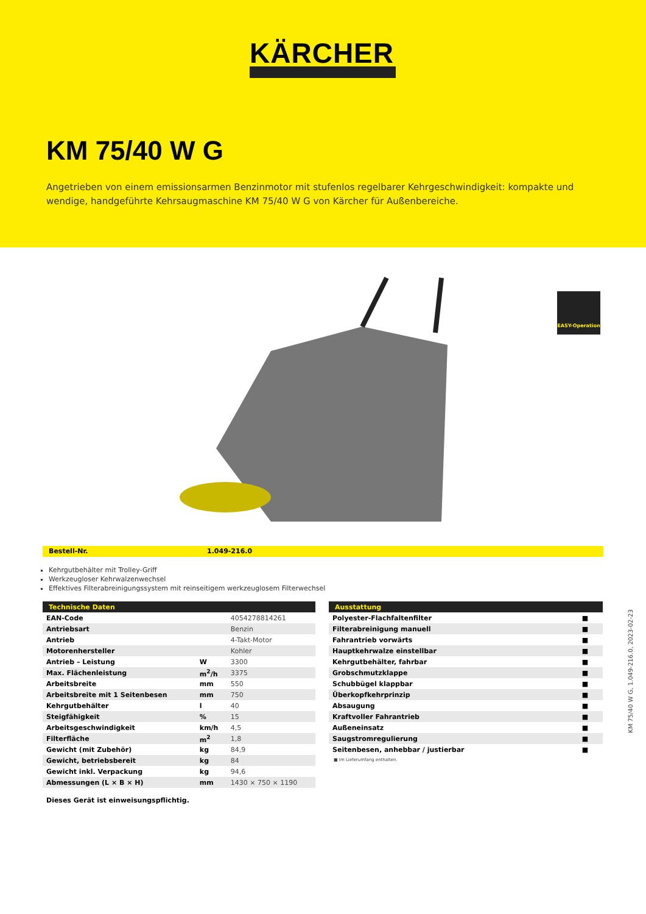KÄRCHER
KM 75/40 W G
Angetrieben von einem emissionsarmen Benzinmotor mit stufenlos regelbarer Kehrgeschwindigkeit: kompakte und wendige, handgeführte Kehrsaugmaschine KM 75/40 W G von Kärcher für Außenbereiche.
EASY-Operation
Bestell-Nr. 1.049-216.0
Kehrgutbehälter mit Trolley-Griff
Werkzeugloser Kehrwalzenwechsel
Effektives Filterabreinigungssystem mit reinseitigem werkzeuglosem Filterwechsel
| Technische Daten | | |
| --- | --- | --- |
| EAN-Code | | 4054278814261 |
| Antriebsart | | Benzin |
| Antrieb | | 4-Takt-Motor |
| Motorenhersteller | | Kohler |
| Antrieb – Leistung | W | 3300 |
| Max. Flächenleistung | m<sup>2</sup>/h | 3375 |
| Arbeitsbreite | mm | 550 |
| Arbeitsbreite mit 1 Seitenbesen | mm | 750 |
| Kehrgutbehälter | l | 40 |
| Steigfähigkeit | % | 15 |
| Arbeitsgeschwindigkeit | km/h | 4,5 |
| Filterfläche | m<sup>2</sup> | 1,8 |
| Gewicht (mit Zubehör) | kg | 84,9 |
| Gewicht, betriebsbereit | kg | 84 |
| Gewicht inkl. Verpackung | kg | 94,6 |
| Abmessungen (L × B × H) | mm | 1430 × 750 × 1190 |
Dieses Gerät ist einweisungspflichtig.
| Ausstattung | |
| --- | --- |
| Polyester-Flachfaltenfilter | ■ |
| Filterabreinigung manuell | ■ |
| Fahrantrieb vorwärts | ■ |
| Hauptkehrwalze einstellbar | ■ |
| Kehrgutbehälter, fahrbar | ■ |
| Grobschmutzklappe | ■ |
| Schubbügel klappbar | ■ |
| Überkopfkehrprinzip | ■ |
| Absaugung | ■ |
| Kraftvoller Fahrantrieb | ■ |
| Außeneinsatz | ■ |
| Saugstromregulierung | ■ |
| Seitenbesen, anhebbar / justierbar | ■ |
■ Im Lieferumfang enthalten.
KM 75/40 W G, 1.049-216.0, 2023-02-23